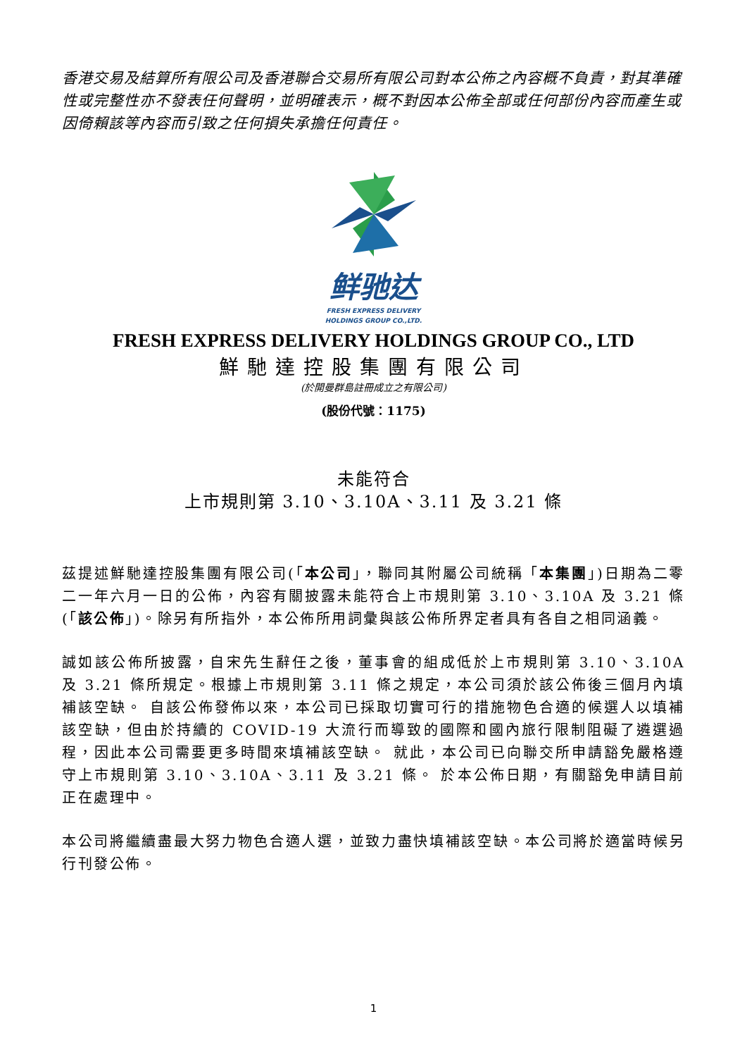香港交易及結算所有限公司及香港聯合交易所有限公司對本公佈之內容概不負責，對其準確性或完整性亦不發表任何聲明，並明確表示，概不對因本公佈全部或任何部份內容而產生或因倚賴該等內容而引致之任何損失承擔任何責任。
鲜驰达
FRESH EXPRESS DELIVERY
HOLDINGS GROUP CO.,LTD.
FRESH EXPRESS DELIVERY HOLDINGS GROUP CO., LTD
鮮馳達控股集團有限公司
(於開曼群島註冊成立之有限公司)
(股份代號：1175)
未能符合
上市規則第 3.10、3.10A、3.11 及 3.21 條
茲提述鮮馳達控股集團有限公司(「本公司」，聯同其附屬公司統稱「本集團」)日期為二零二一年六月一日的公佈，內容有關披露未能符合上市規則第 3.10、3.10A 及 3.21 條(「該公佈」)。除另有所指外，本公佈所用詞彙與該公佈所界定者具有各自之相同涵義。
誠如該公佈所披露，自宋先生辭任之後，董事會的組成低於上市規則第 3.10、3.10A 及 3.21 條所規定。根據上市規則第 3.11 條之規定，本公司須於該公佈後三個月內填補該空缺。 自該公佈發佈以來，本公司已採取切實可行的措施物色合適的候選人以填補該空缺，但由於持續的 COVID-19 大流行而導致的國際和國內旅行限制阻礙了遴選過程，因此本公司需要更多時間來填補該空缺。 就此，本公司已向聯交所申請豁免嚴格遵守上市規則第 3.10、3.10A、3.11 及 3.21 條。 於本公佈日期，有關豁免申請目前正在處理中。
本公司將繼續盡最大努力物色合適人選，並致力盡快填補該空缺。本公司將於適當時候另行刊發公佈。
1